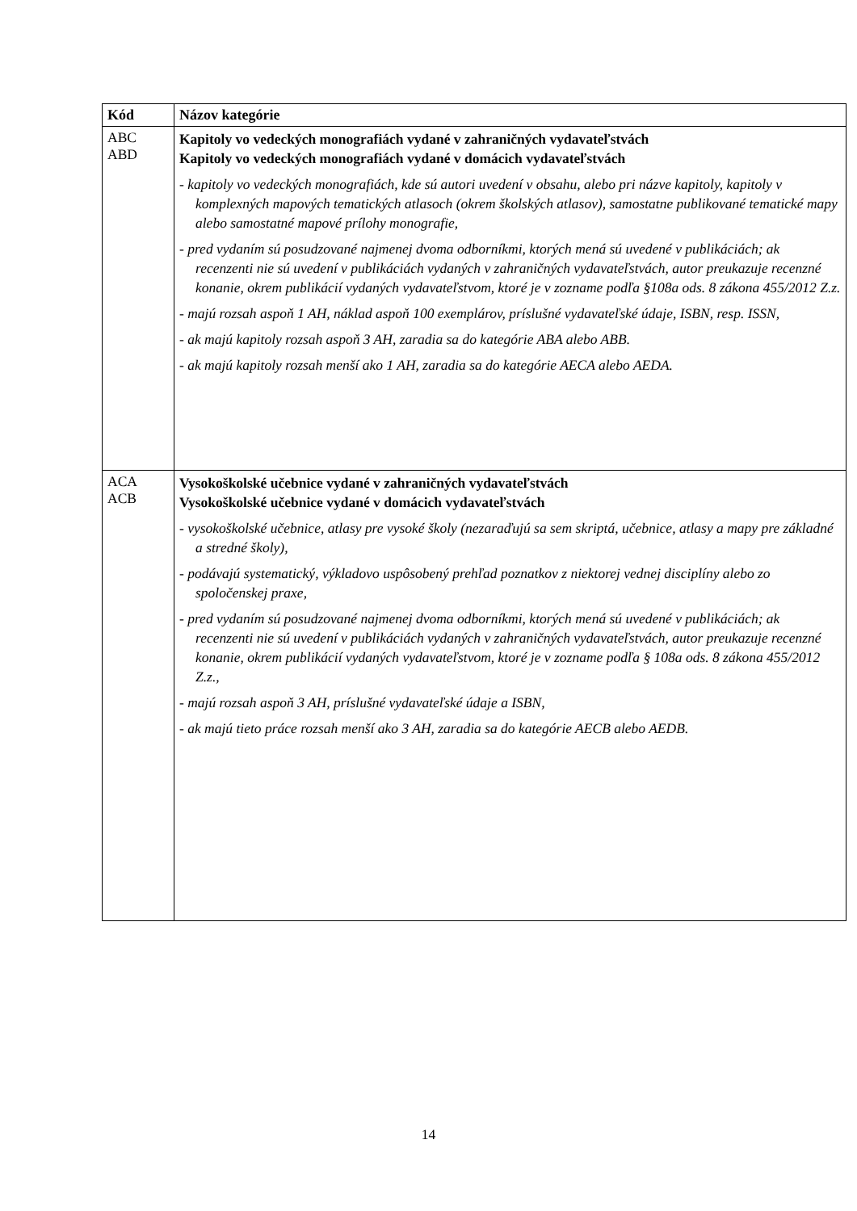| Kód | Názov kategórie |
| --- | --- |
| ABC ABD | Kapitoly vo vedeckých monografiách vydané v zahraničných vydavateľstvách Kapitoly vo vedeckých monografiách vydané v domácich vydavateľstvách - kapitoly vo vedeckých monografiách, kde sú autori uvedení v obsahu, alebo pri názve kapitoly, kapitoly v komplexných mapových tematických atlasoch (okrem školských atlasov), samostatne publikované tematické mapy alebo samostatné mapové prílohy monografie, - pred vydaním sú posudzované najmenej dvoma odborníkmi, ktorých mená sú uvedené v publikáciách; ak recenzenti nie sú uvedení v publikáciách vydaných v zahraničných vydavateľstvách, autor preukazuje recenzné konanie, okrem publikácií vydaných vydavateľstvom, ktoré je v zozname podľa §108a ods. 8 zákona 455/2012 Z.z. - majú rozsah aspoň 1 AH, náklad aspoň 100 exemplárov, príslušné vydavateľské údaje, ISBN, resp. ISSN, - ak majú kapitoly rozsah aspoň 3 AH, zaradia sa do kategórie ABA alebo ABB. - ak majú kapitoly rozsah menší ako 1 AH, zaradia sa do kategórie AECA alebo AEDA. |
| ACA ACB | Vysokoškolské učebnice vydané v zahraničných vydavateľstvách Vysokoškolské učebnice vydané v domácich vydavateľstvách - vysokoškolské učebnice, atlasy pre vysoké školy (nezaraďujú sa sem skriptá, učebnice, atlasy a mapy pre základné a stredné školy), - podávajú systematický, výkladovo uspôsobený prehľad poznatkov z niektorej vednej disciplíny alebo zo spoločenskej praxe, - pred vydaním sú posudzované najmenej dvoma odborníkmi, ktorých mená sú uvedené v publikáciách; ak recenzenti nie sú uvedení v publikáciách vydaných v zahraničných vydavateľstvách, autor preukazuje recenzné konanie, okrem publikácií vydaných vydavateľstvom, ktoré je v zozname podľa § 108a ods. 8 zákona 455/2012 Z.z., - majú rozsah aspoň 3 AH, príslušné vydavateľské údaje a ISBN, - ak majú tieto práce rozsah menší ako 3 AH, zaradia sa do kategórie AECB alebo AEDB. |
14